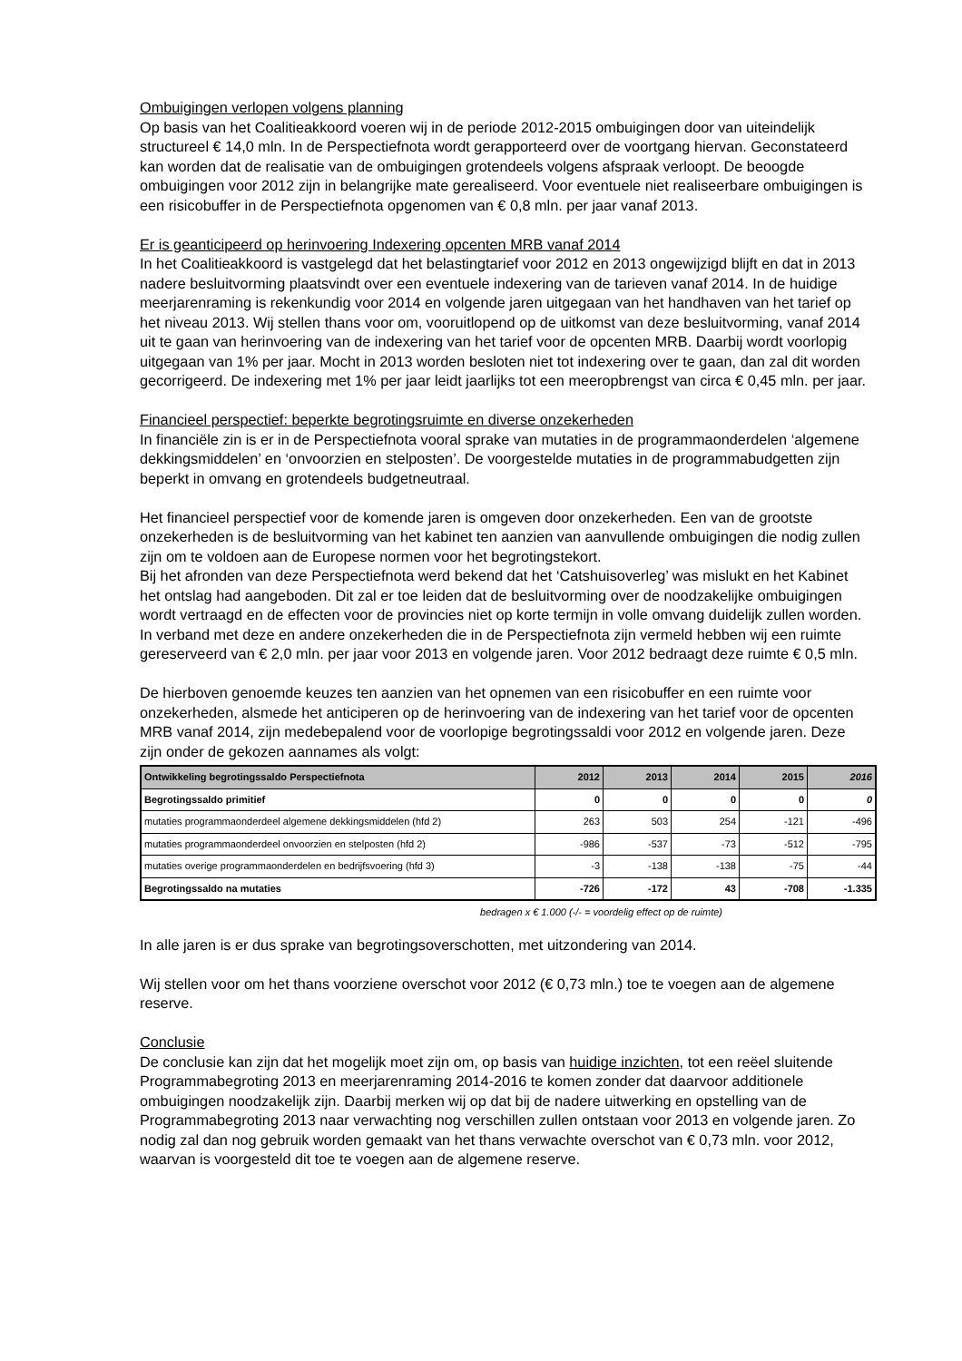Ombuigingen verlopen volgens planning
Op basis van het Coalitieakkoord voeren wij in de periode 2012-2015 ombuigingen door van uiteindelijk structureel € 14,0 mln. In de Perspectiefnota wordt gerapporteerd over de voortgang hiervan. Geconstateerd kan worden dat de realisatie van de ombuigingen grotendeels volgens afspraak verloopt. De beoogde ombuigingen voor 2012 zijn in belangrijke mate gerealiseerd. Voor eventuele niet realiseerbare ombuigingen is een risicobuffer in de Perspectiefnota opgenomen van € 0,8 mln. per jaar vanaf 2013.
Er is geanticipeerd op herinvoering Indexering opcenten MRB vanaf 2014
In het Coalitieakkoord is vastgelegd dat het belastingtarief voor 2012 en 2013 ongewijzigd blijft en dat in 2013 nadere besluitvorming plaatsvindt over een eventuele indexering van de tarieven vanaf 2014. In de huidige meerjarenraming is rekenkundig voor 2014 en volgende jaren uitgegaan van het handhaven van het tarief op het niveau 2013. Wij stellen thans voor om, vooruitlopend op de uitkomst van deze besluitvorming, vanaf 2014 uit te gaan van herinvoering van de indexering van het tarief voor de opcenten MRB. Daarbij wordt voorlopig uitgegaan van 1% per jaar. Mocht in 2013 worden besloten niet tot indexering over te gaan, dan zal dit worden gecorrigeerd. De indexering met 1% per jaar leidt jaarlijks tot een meeropbrengst van circa € 0,45 mln. per jaar.
Financieel perspectief: beperkte begrotingsruimte en diverse onzekerheden
In financiële zin is er in de Perspectiefnota vooral sprake van mutaties in de programmaonderdelen ‘algemene dekkingsmiddelen’ en ‘onvoorzien en stelposten’. De voorgestelde mutaties in de programmabudgetten zijn beperkt in omvang en grotendeels budgetneutraal.
Het financieel perspectief voor de komende jaren is omgeven door onzekerheden. Een van de grootste onzekerheden is de besluitvorming van het kabinet ten aanzien van aanvullende ombuigingen die nodig zullen zijn om te voldoen aan de Europese normen voor het begrotingstekort.
Bij het afronden van deze Perspectiefnota werd bekend dat het ‘Catshuisoverleg’ was mislukt en het Kabinet het ontslag had aangeboden. Dit zal er toe leiden dat de besluitvorming over de noodzakelijke ombuigingen wordt vertraagd en de effecten voor de provincies niet op korte termijn in volle omvang duidelijk zullen worden.
In verband met deze en andere onzekerheden die in de Perspectiefnota zijn vermeld hebben wij een ruimte gereserveerd van € 2,0 mln. per jaar voor 2013 en volgende jaren. Voor 2012 bedraagt deze ruimte € 0,5 mln.
De hierboven genoemde keuzes ten aanzien van het opnemen van een risicobuffer en een ruimte voor onzekerheden, alsmede het anticiperen op de herinvoering van de indexering van het tarief voor de opcenten MRB vanaf 2014, zijn medebepalend voor de voorlopige begrotingssaldi voor 2012 en volgende jaren. Deze zijn onder de gekozen aannames als volgt:
| Ontwikkeling begrotingssaldo Perspectiefnota | 2012 | 2013 | 2014 | 2015 | 2016 |
| --- | --- | --- | --- | --- | --- |
| Begrotingssaldo primitief | 0 | 0 | 0 | 0 | 0 |
| mutaties programmaonderdeel algemene dekkingsmiddelen (hfd 2) | 263 | 503 | 254 | -121 | -496 |
| mutaties programmaonderdeel onvoorzien en stelposten (hfd 2) | -986 | -537 | -73 | -512 | -795 |
| mutaties overige programmaonderdelen en bedrijfsvoering (hfd 3) | -3 | -138 | -138 | -75 | -44 |
| Begrotingssaldo na mutaties | -726 | -172 | 43 | -708 | -1.335 |
bedragen x € 1.000 (-/- = voordelig effect op de ruimte)
In alle jaren is er dus sprake van begrotingsoverschotten, met uitzondering van 2014.
Wij stellen voor om het thans voorziene overschot voor 2012 (€ 0,73 mln.) toe te voegen aan de algemene reserve.
Conclusie
De conclusie kan zijn dat het mogelijk moet zijn om, op basis van huidige inzichten, tot een reëel sluitende Programmabegroting 2013 en meerjarenraming 2014-2016 te komen zonder dat daarvoor additionele ombuigingen noodzakelijk zijn. Daarbij merken wij op dat bij de nadere uitwerking en opstelling van de Programmabegroting 2013 naar verwachting nog verschillen zullen ontstaan voor 2013 en volgende jaren. Zo nodig zal dan nog gebruik worden gemaakt van het thans verwachte overschot van € 0,73 mln. voor 2012, waarvan is voorgesteld dit toe te voegen aan de algemene reserve.